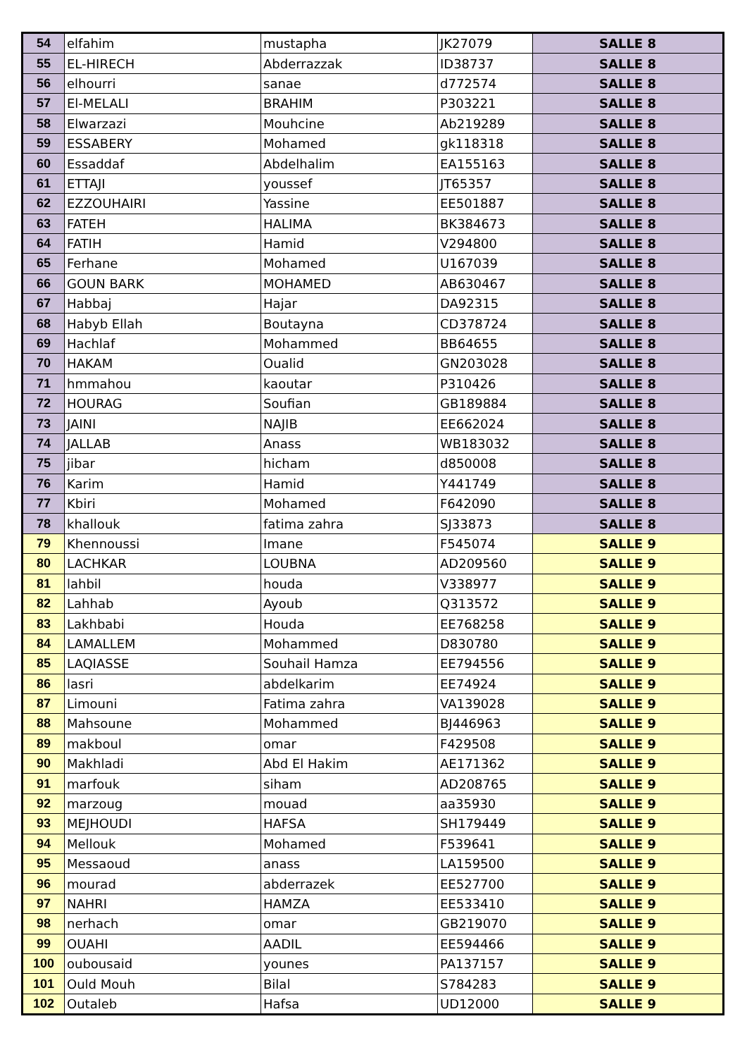| 54 | elfahim | mustapha | JK27079 | SALLE 8 |
| 55 | EL-HIRECH | Abderrazzak | ID38737 | SALLE 8 |
| 56 | elhourri | sanae | d772574 | SALLE 8 |
| 57 | El-MELALI | BRAHIM | P303221 | SALLE 8 |
| 58 | Elwarzazi | Mouhcine | Ab219289 | SALLE 8 |
| 59 | ESSABERY | Mohamed | gk118318 | SALLE 8 |
| 60 | Essaddaf | Abdelhalim | EA155163 | SALLE 8 |
| 61 | ETTAJI | youssef | JT65357 | SALLE 8 |
| 62 | EZZOUHAIRI | Yassine | EE501887 | SALLE 8 |
| 63 | FATEH | HALIMA | BK384673 | SALLE 8 |
| 64 | FATIH | Hamid | V294800 | SALLE 8 |
| 65 | Ferhane | Mohamed | U167039 | SALLE 8 |
| 66 | GOUN BARK | MOHAMED | AB630467 | SALLE 8 |
| 67 | Habbaj | Hajar | DA92315 | SALLE 8 |
| 68 | Habyb Ellah | Boutayna | CD378724 | SALLE 8 |
| 69 | Hachlaf | Mohammed | BB64655 | SALLE 8 |
| 70 | HAKAM | Oualid | GN203028 | SALLE 8 |
| 71 | hmmahou | kaoutar | P310426 | SALLE 8 |
| 72 | HOURAG | Soufian | GB189884 | SALLE 8 |
| 73 | JAINI | NAJIB | EE662024 | SALLE 8 |
| 74 | JALLAB | Anass | WB183032 | SALLE 8 |
| 75 | jibar | hicham | d850008 | SALLE 8 |
| 76 | Karim | Hamid | Y441749 | SALLE 8 |
| 77 | Kbiri | Mohamed | F642090 | SALLE 8 |
| 78 | khallouk | fatima zahra | SJ33873 | SALLE 8 |
| 79 | Khennoussi | Imane | F545074 | SALLE 9 |
| 80 | LACHKAR | LOUBNA | AD209560 | SALLE 9 |
| 81 | lahbil | houda | V338977 | SALLE 9 |
| 82 | Lahhab | Ayoub | Q313572 | SALLE 9 |
| 83 | Lakhbabi | Houda | EE768258 | SALLE 9 |
| 84 | LAMALLEM | Mohammed | D830780 | SALLE 9 |
| 85 | LAQIASSE | Souhail Hamza | EE794556 | SALLE 9 |
| 86 | lasri | abdelkarim | EE74924 | SALLE 9 |
| 87 | Limouni | Fatima zahra | VA139028 | SALLE 9 |
| 88 | Mahsoune | Mohammed | BJ446963 | SALLE 9 |
| 89 | makboul | omar | F429508 | SALLE 9 |
| 90 | Makhladi | Abd El Hakim | AE171362 | SALLE 9 |
| 91 | marfouk | siham | AD208765 | SALLE 9 |
| 92 | marzoug | mouad | aa35930 | SALLE 9 |
| 93 | MEJHOUDI | HAFSA | SH179449 | SALLE 9 |
| 94 | Mellouk | Mohamed | F539641 | SALLE 9 |
| 95 | Messaoud | anass | LA159500 | SALLE 9 |
| 96 | mourad | abderrazek | EE527700 | SALLE 9 |
| 97 | NAHRI | HAMZA | EE533410 | SALLE 9 |
| 98 | nerhach | omar | GB219070 | SALLE 9 |
| 99 | OUAHI | AADIL | EE594466 | SALLE 9 |
| 100 | oubousaid | younes | PA137157 | SALLE 9 |
| 101 | Ould Mouh | Bilal | S784283 | SALLE 9 |
| 102 | Outaleb | Hafsa | UD12000 | SALLE 9 |